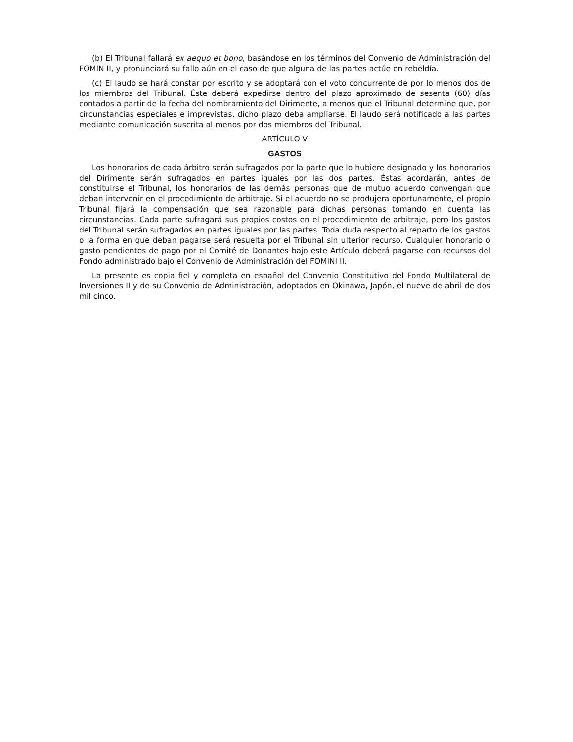(b) El Tribunal fallará ex aequo et bono, basándose en los términos del Convenio de Administración del FOMIN II, y pronunciará su fallo aún en el caso de que alguna de las partes actúe en rebeldía.
(c) El laudo se hará constar por escrito y se adoptará con el voto concurrente de por lo menos dos de los miembros del Tribunal. Éste deberá expedirse dentro del plazo aproximado de sesenta (60) días contados a partir de la fecha del nombramiento del Dirimente, a menos que el Tribunal determine que, por circunstancias especiales e imprevistas, dicho plazo deba ampliarse. El laudo será notificado a las partes mediante comunicación suscrita al menos por dos miembros del Tribunal.
ARTÍCULO V
GASTOS
Los honorarios de cada árbitro serán sufragados por la parte que lo hubiere designado y los honorarios del Dirimente serán sufragados en partes iguales por las dos partes. Éstas acordarán, antes de constituirse el Tribunal, los honorarios de las demás personas que de mutuo acuerdo convengan que deban intervenir en el procedimiento de arbitraje. Si el acuerdo no se produjera oportunamente, el propio Tribunal fijará la compensación que sea razonable para dichas personas tomando en cuenta las circunstancias. Cada parte sufragará sus propios costos en el procedimiento de arbitraje, pero los gastos del Tribunal serán sufragados en partes iguales por las partes. Toda duda respecto al reparto de los gastos o la forma en que deban pagarse será resuelta por el Tribunal sin ulterior recurso. Cualquier honorario o gasto pendientes de pago por el Comité de Donantes bajo este Artículo deberá pagarse con recursos del Fondo administrado bajo el Convenio de Administración del FOMINI II.
La presente es copia fiel y completa en español del Convenio Constitutivo del Fondo Multilateral de Inversiones II y de su Convenio de Administración, adoptados en Okinawa, Japón, el nueve de abril de dos mil cinco.